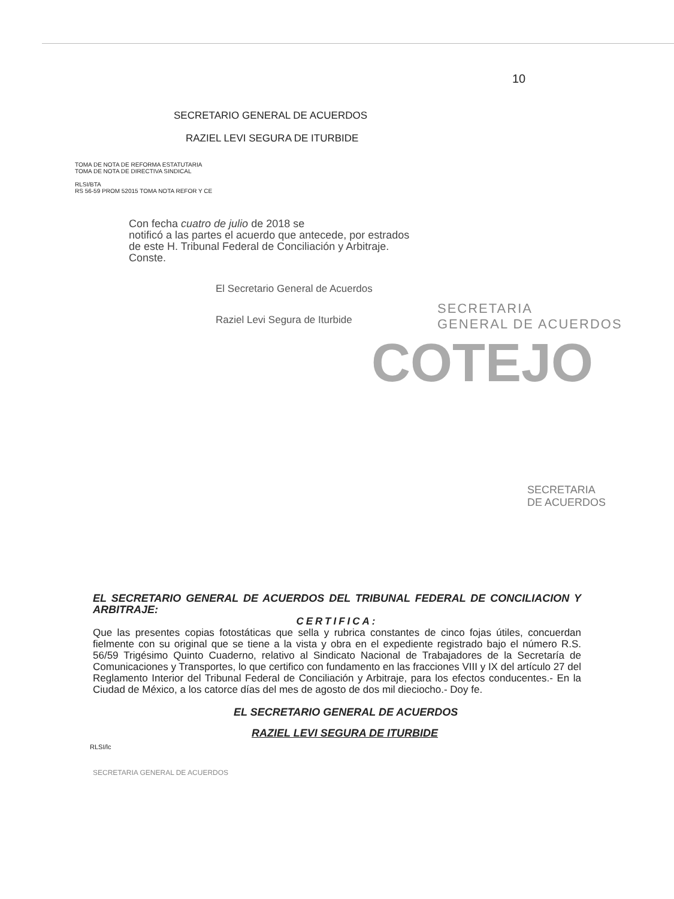10
SECRETARIO GENERAL DE ACUERDOS
RAZIEL LEVI SEGURA DE ITURBIDE
TOMA DE NOTA DE REFORMA ESTATUTARIA
TOMA DE NOTA DE DIRECTIVA SINDICAL
RLSI/BTA
RS 56-59 PROM 52015 TOMA NOTA REFOR Y CE
Con fecha cuatro de julio de 2018 se
notificó a las partes el acuerdo que antecede, por estrados
de este H. Tribunal Federal de Conciliación y Arbitraje.
Conste.
El Secretario General de Acuerdos
SECRETARIA
GENERAL DE ACUERDOS
Raziel Levi Segura de Iturbide
COTEJO
SECRETARIA
DE ACUERDOS
EL SECRETARIO GENERAL DE ACUERDOS DEL TRIBUNAL FEDERAL DE CONCILIACION Y ARBITRAJE:
CERTIFICA:
Que las presentes copias fotostáticas que sella y rubrica constantes de cinco fojas útiles, concuerdan fielmente con su original que se tiene a la vista y obra en el expediente registrado bajo el número R.S. 56/59 Trigésimo Quinto Cuaderno, relativo al Sindicato Nacional de Trabajadores de la Secretaría de Comunicaciones y Transportes, lo que certifico con fundamento en las fracciones VIII y IX del artículo 27 del Reglamento Interior del Tribunal Federal de Conciliación y Arbitraje, para los efectos conducentes.- En la Ciudad de México, a los catorce días del mes de agosto de dos mil dieciocho.- Doy fe.
EL SECRETARIO GENERAL DE ACUERDOS
RAZIEL LEVI SEGURA DE ITURBIDE
RLSI/lc
SECRETARIA GENERAL DE ACUERDOS